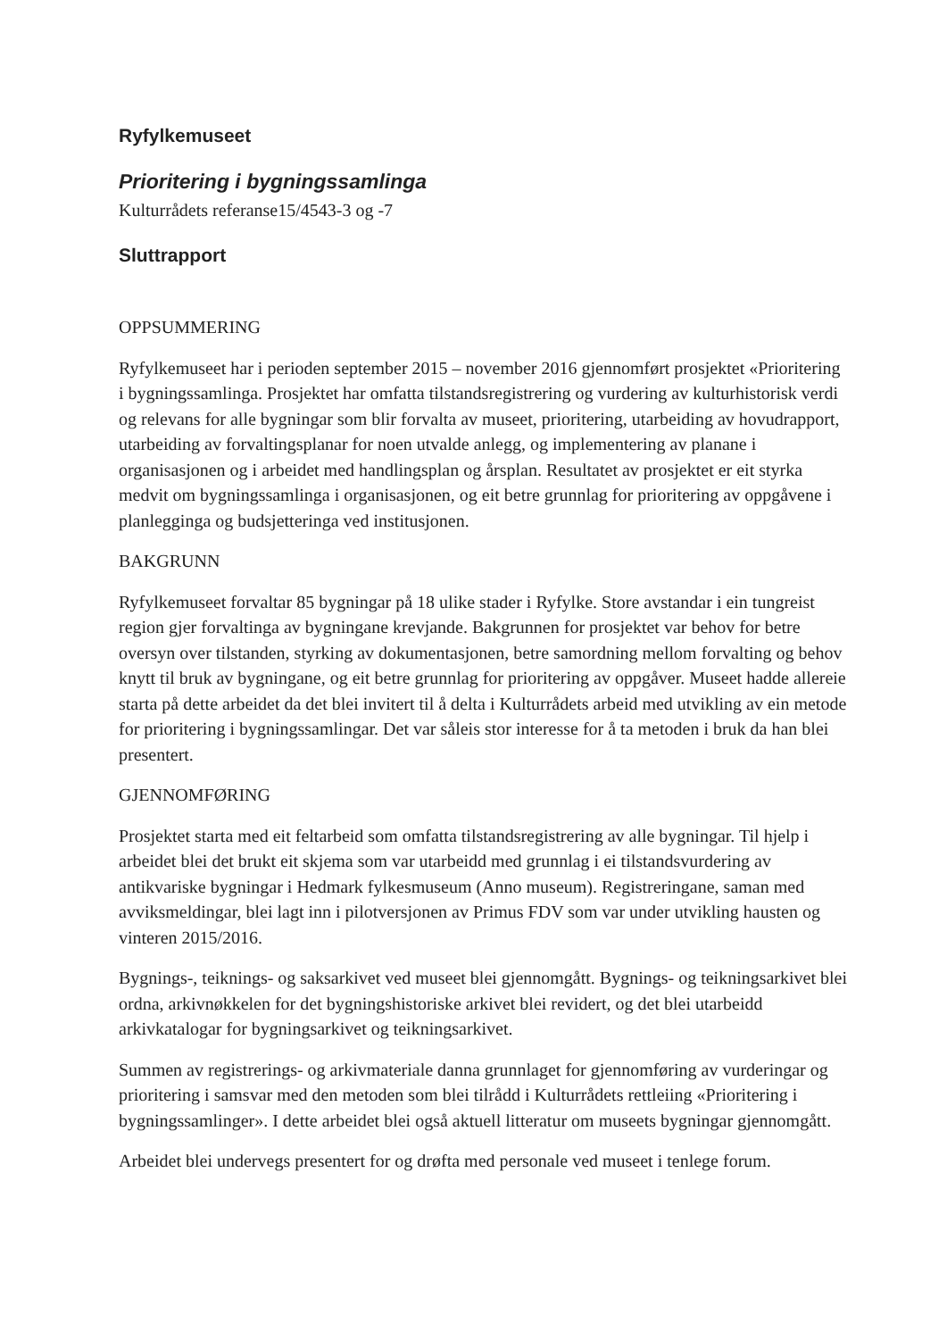Ryfylkemuseet
Prioritering i bygningssamlinga
Kulturrådets referanse15/4543-3 og -7
Sluttrapport
OPPSUMMERING
Ryfylkemuseet har i perioden september 2015 – november 2016 gjennomført prosjektet «Prioritering i bygningssamlinga. Prosjektet har omfatta tilstandsregistrering og vurdering av kulturhistorisk verdi og relevans for alle bygningar som blir forvalta av museet, prioritering, utarbeiding av hovudrapport, utarbeiding av forvaltingsplanar for noen utvalde anlegg, og implementering av planane i organisasjonen og i arbeidet med handlingsplan og årsplan. Resultatet av prosjektet er eit styrka medvit om bygningssamlinga i organisasjonen, og eit betre grunnlag for prioritering av oppgåvene i planlegginga og budsjetteringa ved institusjonen.
BAKGRUNN
Ryfylkemuseet forvaltar 85 bygningar på 18 ulike stader i Ryfylke. Store avstandar i ein tungreist region gjer forvaltinga av bygningane krevjande. Bakgrunnen for prosjektet var behov for betre oversyn over tilstanden, styrking av dokumentasjonen, betre samordning mellom forvalting og behov knytt til bruk av bygningane, og eit betre grunnlag for prioritering av oppgåver. Museet hadde allereie starta på dette arbeidet da det blei invitert til å delta i Kulturrådets arbeid med utvikling av ein metode for prioritering i bygningssamlingar. Det var såleis stor interesse for å ta metoden i bruk da han blei presentert.
GJENNOMFØRING
Prosjektet starta med eit feltarbeid som omfatta tilstandsregistrering av alle bygningar. Til hjelp i arbeidet blei det brukt eit skjema som var utarbeidd med grunnlag i ei tilstandsvurdering av antikvariske bygningar i Hedmark fylkesmuseum (Anno museum). Registreringane, saman med avviksmeldingar, blei lagt inn i pilotversjonen av Primus FDV som var under utvikling hausten og vinteren 2015/2016.
Bygnings-, teiknings- og saksarkivet ved museet blei gjennomgått. Bygnings- og teikningsarkivet blei ordna, arkivnøkkelen for det bygningshistoriske arkivet blei revidert, og det blei utarbeidd arkivkatalogar for bygningsarkivet og teikningsarkivet.
Summen av registrerings- og arkivmateriale danna grunnlaget for gjennomføring av vurderingar og prioritering i samsvar med den metoden som blei tilrådd i Kulturrådets rettleiing «Prioritering i bygningssamlinger». I dette arbeidet blei også aktuell litteratur om museets bygningar gjennomgått.
Arbeidet blei undervegs presentert for og drøfta med personale ved museet i tenlege forum.